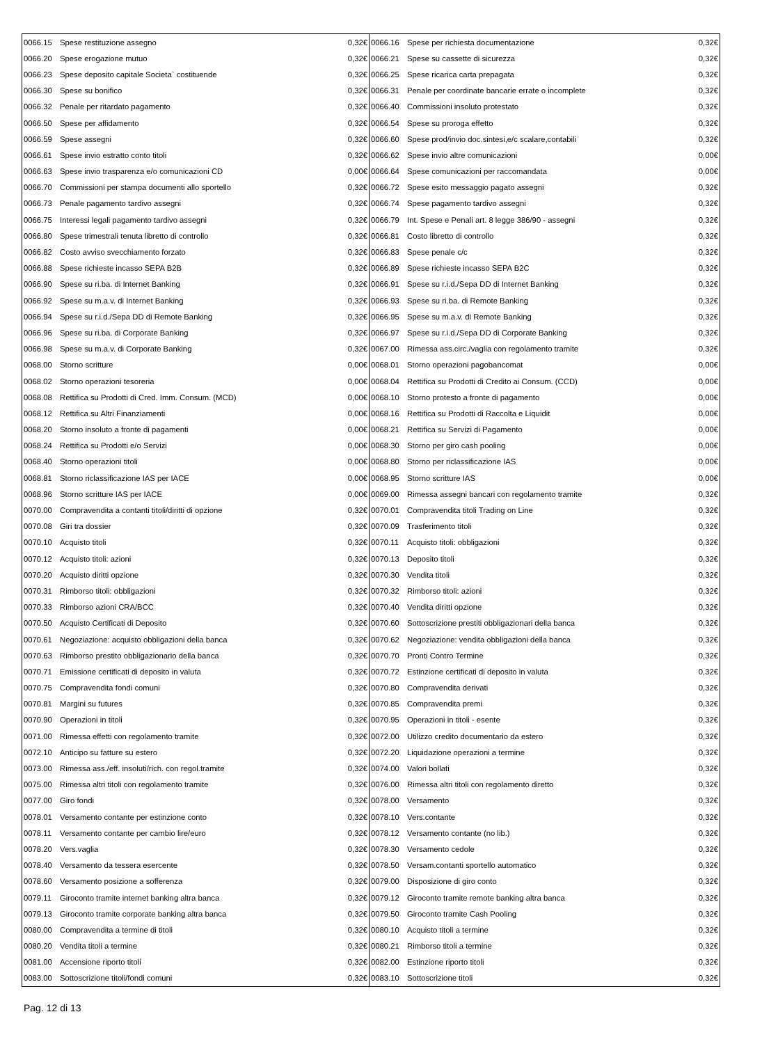| 0066.15 | Spese restituzione assegno | 0,32€ | 0066.16 | Spese per richiesta documentazione | 0,32€ |
| 0066.20 | Spese erogazione mutuo | 0,32€ | 0066.21 | Spese su cassette di sicurezza | 0,32€ |
| 0066.23 | Spese deposito capitale Societa` costituende | 0,32€ | 0066.25 | Spese ricarica carta prepagata | 0,32€ |
| 0066.30 | Spese su bonifico | 0,32€ | 0066.31 | Penale per coordinate bancarie errate o incomplete | 0,32€ |
| 0066.32 | Penale per ritardato pagamento | 0,32€ | 0066.40 | Commissioni insoluto protestato | 0,32€ |
| 0066.50 | Spese per affidamento | 0,32€ | 0066.54 | Spese su proroga effetto | 0,32€ |
| 0066.59 | Spese assegni | 0,32€ | 0066.60 | Spese prod/invio doc.sintesi,e/c scalare,contabili | 0,32€ |
| 0066.61 | Spese invio estratto conto titoli | 0,32€ | 0066.62 | Spese invio altre comunicazioni | 0,00€ |
| 0066.63 | Spese invio trasparenza e/o comunicazioni CD | 0,00€ | 0066.64 | Spese comunicazioni per raccomandata | 0,00€ |
| 0066.70 | Commissioni per stampa documenti allo sportello | 0,32€ | 0066.72 | Spese esito messaggio pagato assegni | 0,32€ |
| 0066.73 | Penale pagamento tardivo assegni | 0,32€ | 0066.74 | Spese pagamento tardivo assegni | 0,32€ |
| 0066.75 | Interessi legali pagamento tardivo assegni | 0,32€ | 0066.79 | Int. Spese e Penali art. 8 legge 386/90 - assegni | 0,32€ |
| 0066.80 | Spese trimestrali tenuta libretto di controllo | 0,32€ | 0066.81 | Costo libretto di controllo | 0,32€ |
| 0066.82 | Costo avviso svecchiamento forzato | 0,32€ | 0066.83 | Spese penale c/c | 0,32€ |
| 0066.88 | Spese richieste incasso SEPA B2B | 0,32€ | 0066.89 | Spese richieste incasso SEPA B2C | 0,32€ |
| 0066.90 | Spese su ri.ba. di Internet Banking | 0,32€ | 0066.91 | Spese su r.i.d./Sepa DD di Internet Banking | 0,32€ |
| 0066.92 | Spese su m.a.v. di Internet Banking | 0,32€ | 0066.93 | Spese su ri.ba. di Remote Banking | 0,32€ |
| 0066.94 | Spese su r.i.d./Sepa DD di Remote Banking | 0,32€ | 0066.95 | Spese su m.a.v. di Remote Banking | 0,32€ |
| 0066.96 | Spese su ri.ba. di Corporate Banking | 0,32€ | 0066.97 | Spese su r.i.d./Sepa DD di Corporate Banking | 0,32€ |
| 0066.98 | Spese su m.a.v. di Corporate Banking | 0,32€ | 0067.00 | Rimessa ass.circ./vaglia con regolamento tramite | 0,32€ |
| 0068.00 | Storno scritture | 0,00€ | 0068.01 | Storno operazioni pagobancomat | 0,00€ |
| 0068.02 | Storno operazioni tesoreria | 0,00€ | 0068.04 | Rettifica su Prodotti di Credito ai Consum. (CCD) | 0,00€ |
| 0068.08 | Rettifica su Prodotti di Cred. Imm. Consum. (MCD) | 0,00€ | 0068.10 | Storno protesto a fronte di pagamento | 0,00€ |
| 0068.12 | Rettifica su Altri Finanziamenti | 0,00€ | 0068.16 | Rettifica su Prodotti di Raccolta e Liquidit | 0,00€ |
| 0068.20 | Storno insoluto a fronte di pagamenti | 0,00€ | 0068.21 | Rettifica su Servizi di Pagamento | 0,00€ |
| 0068.24 | Rettifica su Prodotti e/o Servizi | 0,00€ | 0068.30 | Storno per giro cash pooling | 0,00€ |
| 0068.40 | Storno operazioni titoli | 0,00€ | 0068.80 | Storno per riclassificazione IAS | 0,00€ |
| 0068.81 | Storno riclassificazione IAS per IACE | 0,00€ | 0068.95 | Storno scritture IAS | 0,00€ |
| 0068.96 | Storno scritture IAS per IACE | 0,00€ | 0069.00 | Rimessa assegni bancari con regolamento tramite | 0,32€ |
| 0070.00 | Compravendita a contanti titoli/diritti di opzione | 0,32€ | 0070.01 | Compravendita titoli Trading on Line | 0,32€ |
| 0070.08 | Giri tra dossier | 0,32€ | 0070.09 | Trasferimento titoli | 0,32€ |
| 0070.10 | Acquisto titoli | 0,32€ | 0070.11 | Acquisto titoli: obbligazioni | 0,32€ |
| 0070.12 | Acquisto titoli: azioni | 0,32€ | 0070.13 | Deposito titoli | 0,32€ |
| 0070.20 | Acquisto diritti opzione | 0,32€ | 0070.30 | Vendita titoli | 0,32€ |
| 0070.31 | Rimborso titoli: obbligazioni | 0,32€ | 0070.32 | Rimborso titoli: azioni | 0,32€ |
| 0070.33 | Rimborso azioni CRA/BCC | 0,32€ | 0070.40 | Vendita diritti opzione | 0,32€ |
| 0070.50 | Acquisto Certificati di Deposito | 0,32€ | 0070.60 | Sottoscrizione prestiti obbligazionari della banca | 0,32€ |
| 0070.61 | Negoziazione: acquisto obbligazioni della banca | 0,32€ | 0070.62 | Negoziazione: vendita obbligazioni della banca | 0,32€ |
| 0070.63 | Rimborso prestito obbligazionario della banca | 0,32€ | 0070.70 | Pronti Contro Termine | 0,32€ |
| 0070.71 | Emissione certificati di deposito in valuta | 0,32€ | 0070.72 | Estinzione certificati di deposito in valuta | 0,32€ |
| 0070.75 | Compravendita fondi comuni | 0,32€ | 0070.80 | Compravendita derivati | 0,32€ |
| 0070.81 | Margini su futures | 0,32€ | 0070.85 | Compravendita premi | 0,32€ |
| 0070.90 | Operazioni in titoli | 0,32€ | 0070.95 | Operazioni in titoli - esente | 0,32€ |
| 0071.00 | Rimessa effetti con regolamento tramite | 0,32€ | 0072.00 | Utilizzo credito documentario da estero | 0,32€ |
| 0072.10 | Anticipo su fatture su estero | 0,32€ | 0072.20 | Liquidazione operazioni a termine | 0,32€ |
| 0073.00 | Rimessa ass./eff. insoluti/rich. con regol.tramite | 0,32€ | 0074.00 | Valori bollati | 0,32€ |
| 0075.00 | Rimessa altri titoli con regolamento tramite | 0,32€ | 0076.00 | Rimessa altri titoli con regolamento diretto | 0,32€ |
| 0077.00 | Giro fondi | 0,32€ | 0078.00 | Versamento | 0,32€ |
| 0078.01 | Versamento contante per estinzione conto | 0,32€ | 0078.10 | Vers.contante | 0,32€ |
| 0078.11 | Versamento contante per cambio lire/euro | 0,32€ | 0078.12 | Versamento contante (no lib.) | 0,32€ |
| 0078.20 | Vers.vaglia | 0,32€ | 0078.30 | Versamento cedole | 0,32€ |
| 0078.40 | Versamento da tessera esercente | 0,32€ | 0078.50 | Versam.contanti sportello automatico | 0,32€ |
| 0078.60 | Versamento posizione a sofferenza | 0,32€ | 0079.00 | Disposizione di giro conto | 0,32€ |
| 0079.11 | Giroconto tramite internet banking altra banca | 0,32€ | 0079.12 | Giroconto tramite remote banking altra banca | 0,32€ |
| 0079.13 | Giroconto tramite corporate banking altra banca | 0,32€ | 0079.50 | Giroconto tramite Cash Pooling | 0,32€ |
| 0080.00 | Compravendita a termine di titoli | 0,32€ | 0080.10 | Acquisto titoli a termine | 0,32€ |
| 0080.20 | Vendita titoli a termine | 0,32€ | 0080.21 | Rimborso titoli a termine | 0,32€ |
| 0081.00 | Accensione riporto titoli | 0,32€ | 0082.00 | Estinzione riporto titoli | 0,32€ |
| 0083.00 | Sottoscrizione titoli/fondi comuni | 0,32€ | 0083.10 | Sottoscrizione titoli | 0,32€ |
Pag. 12 di 13